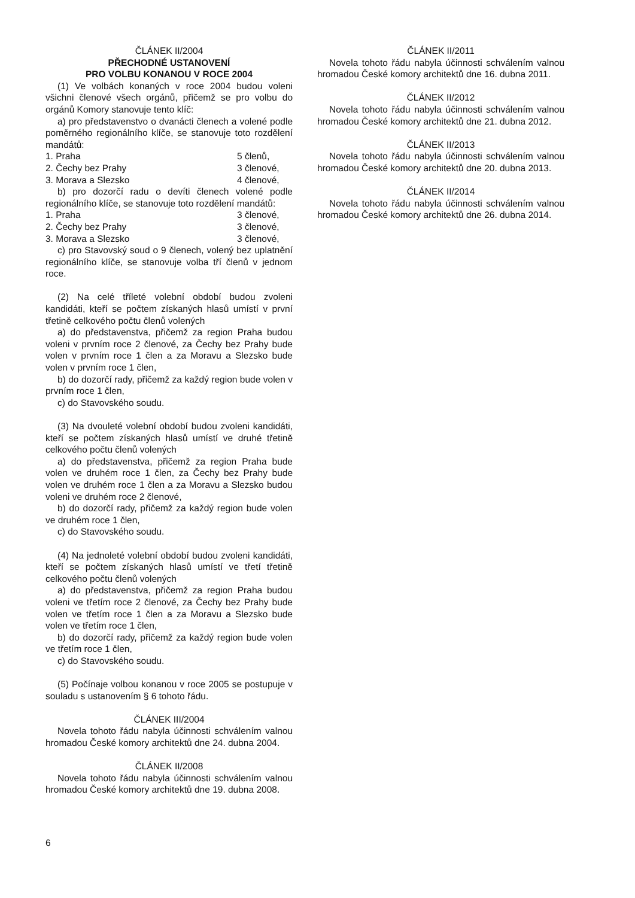ČLÁNEK II/2004
PŘECHODNÉ USTANOVENÍ
PRO VOLBU KONANOU V ROCE 2004
(1) Ve volbách konaných v roce 2004 budou voleni všichni členové všech orgánů, přičemž se pro volbu do orgánů Komory stanovuje tento klíč:
a) pro představenstvo o dvanácti členech a volené podle poměrného regionálního klíče, se stanovuje toto rozdělení mandátů:
1. Praha 5 členů,
2. Čechy bez Prahy 3 členové,
3. Morava a Slezsko 4 členové,
b) pro dozorčí radu o devíti členech volené podle regionálního klíče, se stanovuje toto rozdělení mandátů:
1. Praha 3 členové,
2. Čechy bez Prahy 3 členové,
3. Morava a Slezsko 3 členové,
c) pro Stavovský soud o 9 členech, volený bez uplatnění regionálního klíče, se stanovuje volba tří členů v jednom roce.
(2) Na celé tříleté volební období budou zvoleni kandidáti, kteří se počtem získaných hlasů umístí v první třetině celkového počtu členů volených
a) do představenstva, přičemž za region Praha budou voleni v prvním roce 2 členové, za Čechy bez Prahy bude volen v prvním roce 1 člen a za Moravu a Slezsko bude volen v prvním roce 1 člen,
b) do dozorčí rady, přičemž za každý region bude volen v prvním roce 1 člen,
c) do Stavovského soudu.
(3) Na dvouleté volební období budou zvoleni kandidáti, kteří se počtem získaných hlasů umístí ve druhé třetině celkového počtu členů volených
a) do představenstva, přičemž za region Praha bude volen ve druhém roce 1 člen, za Čechy bez Prahy bude volen ve druhém roce 1 člen a za Moravu a Slezsko budou voleni ve druhém roce 2 členové,
b) do dozorčí rady, přičemž za každý region bude volen ve druhém roce 1 člen,
c) do Stavovského soudu.
(4) Na jednoleté volební období budou zvoleni kandidáti, kteří se počtem získaných hlasů umístí ve třetí třetině celkového počtu členů volených
a) do představenstva, přičemž za region Praha budou voleni ve třetím roce 2 členové, za Čechy bez Prahy bude volen ve třetím roce 1 člen a za Moravu a Slezsko bude volen ve třetím roce 1 člen,
b) do dozorčí rady, přičemž za každý region bude volen ve třetím roce 1 člen,
c) do Stavovského soudu.
(5) Počínaje volbou konanou v roce 2005 se postupuje v souladu s ustanovením § 6 tohoto řádu.
ČLÁNEK III/2004
Novela tohoto řádu nabyla účinnosti schválením valnou hromadou České komory architektů dne 24. dubna 2004.
ČLÁNEK II/2008
Novela tohoto řádu nabyla účinnosti schválením valnou hromadou České komory architektů dne 19. dubna 2008.
ČLÁNEK II/2011
Novela tohoto řádu nabyla účinnosti schválením valnou hromadou České komory architektů dne 16. dubna 2011.
ČLÁNEK II/2012
Novela tohoto řádu nabyla účinnosti schválením valnou hromadou České komory architektů dne 21. dubna 2012.
ČLÁNEK II/2013
Novela tohoto řádu nabyla účinnosti schválením valnou hromadou České komory architektů dne 20. dubna 2013.
ČLÁNEK II/2014
Novela tohoto řádu nabyla účinnosti schválením valnou hromadou České komory architektů dne 26. dubna 2014.
6